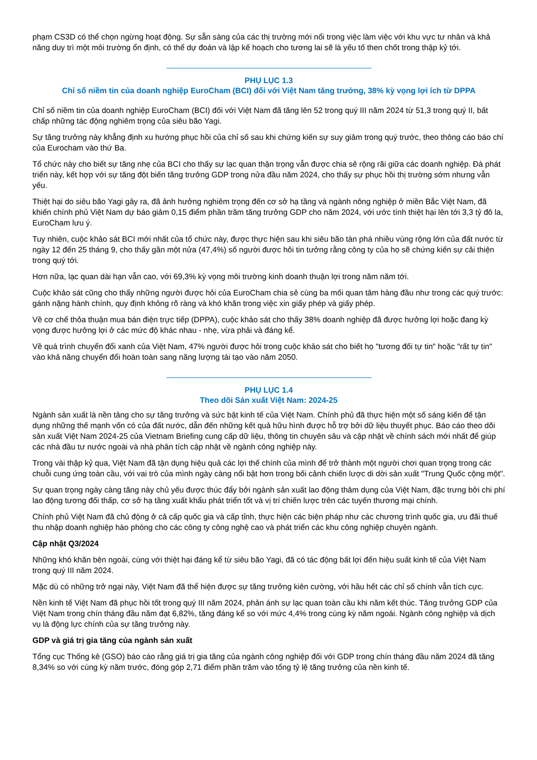phạm CS3D có thể chọn ngừng hoạt động. Sự sẵn sàng của các thị trường mới nổi trong việc làm việc với khu vực tư nhân và khả năng duy trì một môi trường ổn định, có thể dự đoán và lập kế hoạch cho tương lai sẽ là yếu tố then chốt trong thập kỷ tới.
PHỤ LỤC 1.3
Chỉ số niềm tin của doanh nghiệp EuroCham (BCI) đối với Việt Nam tăng trưởng, 38% kỳ vọng lợi ích từ DPPA
Chỉ số niềm tin của doanh nghiệp EuroCham (BCI) đối với Việt Nam đã tăng lên 52 trong quý III năm 2024 từ 51,3 trong quý II, bất chấp những tác động nghiêm trọng của siêu bão Yagi.
Sự tăng trưởng này khẳng định xu hướng phục hồi của chỉ số sau khi chứng kiến sự suy giảm trong quý trước, theo thông cáo báo chí của Eurocham vào thứ Ba.
Tổ chức này cho biết sự tăng nhẹ của BCI cho thấy sự lạc quan thận trọng vẫn được chia sẻ rộng rãi giữa các doanh nghiệp. Đà phát triển này, kết hợp với sự tăng đột biến tăng trưởng GDP trong nửa đầu năm 2024, cho thấy sự phục hồi thị trường sớm nhưng vẫn yếu.
Thiệt hại do siêu bão Yagi gây ra, đã ảnh hưởng nghiêm trọng đến cơ sở hạ tầng và ngành nông nghiệp ở miền Bắc Việt Nam, đã khiến chính phủ Việt Nam dự báo giảm 0,15 điểm phần trăm tăng trưởng GDP cho năm 2024, với ước tính thiệt hại lên tới 3,3 tỷ đô la, EuroCham lưu ý.
Tuy nhiên, cuộc khảo sát BCI mới nhất của tổ chức này, được thực hiện sau khi siêu bão tàn phá nhiều vùng rộng lớn của đất nước từ ngày 12 đến 25 tháng 9, cho thấy gần một nửa (47,4%) số người được hỏi tin tưởng rằng công ty của họ sẽ chứng kiến sự cải thiện trong quý tới.
Hơn nữa, lạc quan dài hạn vẫn cao, với 69,3% kỳ vọng môi trường kinh doanh thuận lợi trong năm năm tới.
Cuộc khảo sát cũng cho thấy những người được hỏi của EuroCham chia sẻ cùng ba mối quan tâm hàng đầu như trong các quý trước: gánh nặng hành chính, quy định không rõ ràng và khó khăn trong việc xin giấy phép và giấy phép.
Về cơ chế thỏa thuận mua bán điện trực tiếp (DPPA), cuộc khảo sát cho thấy 38% doanh nghiệp đã được hưởng lợi hoặc đang kỳ vọng được hưởng lợi ở các mức độ khác nhau - nhẹ, vừa phải và đáng kể.
Về quá trình chuyển đổi xanh của Việt Nam, 47% người được hỏi trong cuộc khảo sát cho biết họ "tương đối tự tin" hoặc "rất tự tin" vào khả năng chuyển đổi hoàn toàn sang năng lượng tái tạo vào năm 2050.
PHỤ LỤC 1.4
Theo dõi Sản xuất Việt Nam: 2024-25
Ngành sản xuất là nền tảng cho sự tăng trưởng và sức bật kinh tế của Việt Nam. Chính phủ đã thực hiện một số sáng kiến để tận dụng những thế mạnh vốn có của đất nước, dẫn đến những kết quả hữu hình được hỗ trợ bởi dữ liệu thuyết phục. Báo cáo theo dõi sản xuất Việt Nam 2024-25 của Vietnam Briefing cung cấp dữ liệu, thông tin chuyên sâu và cập nhật về chính sách mới nhất để giúp các nhà đầu tư nước ngoài và nhà phân tích cập nhật về ngành công nghiệp này.
Trong vài thập kỷ qua, Việt Nam đã tận dụng hiệu quả các lợi thế chính của mình để trở thành một người chơi quan trọng trong các chuỗi cung ứng toàn cầu, với vai trò của mình ngày càng nổi bật hơn trong bối cảnh chiến lược di dời sản xuất "Trung Quốc cộng một".
Sự quan trọng ngày càng tăng này chủ yếu được thúc đẩy bởi ngành sản xuất lao động thâm dụng của Việt Nam, đặc trưng bởi chi phí lao động tương đối thấp, cơ sở hạ tầng xuất khẩu phát triển tốt và vị trí chiến lược trên các tuyến thương mại chính.
Chính phủ Việt Nam đã chủ động ở cả cấp quốc gia và cấp tỉnh, thực hiện các biện pháp như các chương trình quốc gia, ưu đãi thuế thu nhập doanh nghiệp hào phóng cho các công ty công nghệ cao và phát triển các khu công nghiệp chuyên ngành.
Cập nhật Q3/2024
Những khó khăn bên ngoài, cùng với thiệt hại đáng kể từ siêu bão Yagi, đã có tác động bất lợi đến hiệu suất kinh tế của Việt Nam trong quý III năm 2024.
Mặc dù có những trở ngại này, Việt Nam đã thể hiện được sự tăng trưởng kiên cường, với hầu hết các chỉ số chính vẫn tích cực.
Nền kinh tế Việt Nam đã phục hồi tốt trong quý III năm 2024, phản ánh sự lạc quan toàn cầu khi năm kết thúc. Tăng trưởng GDP của Việt Nam trong chín tháng đầu năm đạt 6,82%, tăng đáng kể so với mức 4,4% trong cùng kỳ năm ngoái. Ngành công nghiệp và dịch vụ là động lực chính của sự tăng trưởng này.
GDP và giá trị gia tăng của ngành sản xuất
Tổng cục Thống kê (GSO) báo cáo rằng giá trị gia tăng của ngành công nghiệp đối với GDP trong chín tháng đầu năm 2024 đã tăng 8,34% so với cùng kỳ năm trước, đóng góp 2,71 điểm phần trăm vào tổng tỷ lệ tăng trưởng của nền kinh tế.